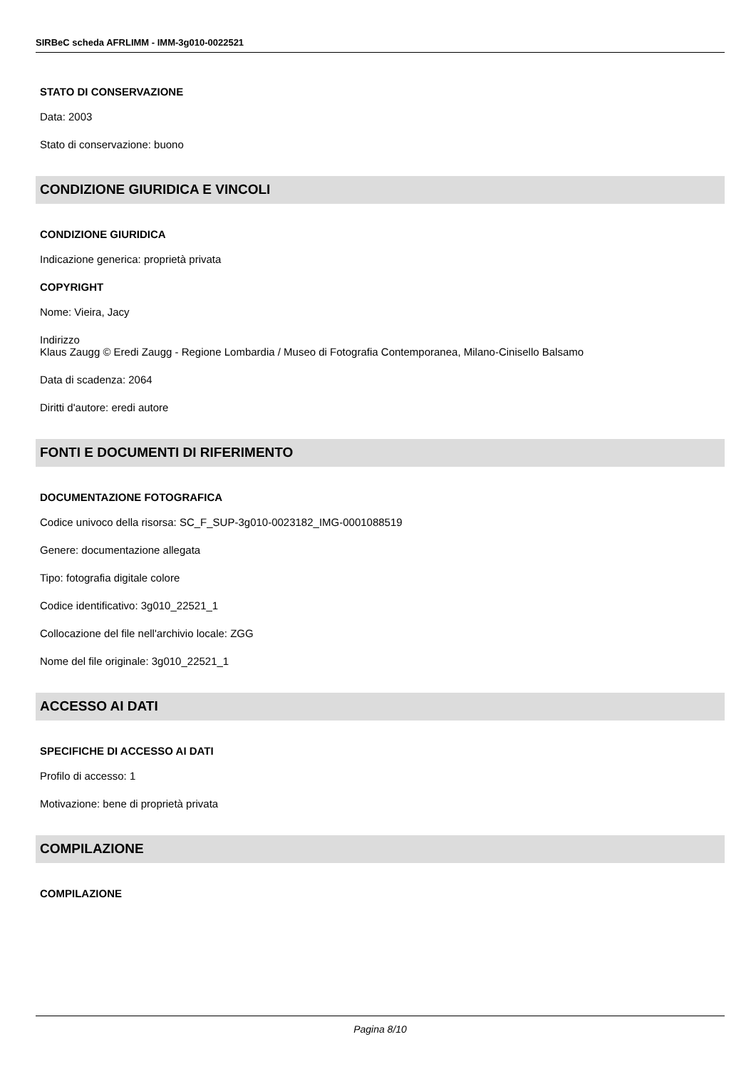SIRBeC scheda AFRLIMM - IMM-3g010-0022521
STATO DI CONSERVAZIONE
Data: 2003
Stato di conservazione: buono
CONDIZIONE GIURIDICA E VINCOLI
CONDIZIONE GIURIDICA
Indicazione generica: proprietà privata
COPYRIGHT
Nome: Vieira, Jacy
Indirizzo
Klaus Zaugg © Eredi Zaugg - Regione Lombardia / Museo di Fotografia Contemporanea, Milano-Cinisello Balsamo
Data di scadenza: 2064
Diritti d'autore: eredi autore
FONTI E DOCUMENTI DI RIFERIMENTO
DOCUMENTAZIONE FOTOGRAFICA
Codice univoco della risorsa: SC_F_SUP-3g010-0023182_IMG-0001088519
Genere: documentazione allegata
Tipo: fotografia digitale colore
Codice identificativo: 3g010_22521_1
Collocazione del file nell'archivio locale: ZGG
Nome del file originale: 3g010_22521_1
ACCESSO AI DATI
SPECIFICHE DI ACCESSO AI DATI
Profilo di accesso: 1
Motivazione: bene di proprietà privata
COMPILAZIONE
COMPILAZIONE
Pagina 8/10